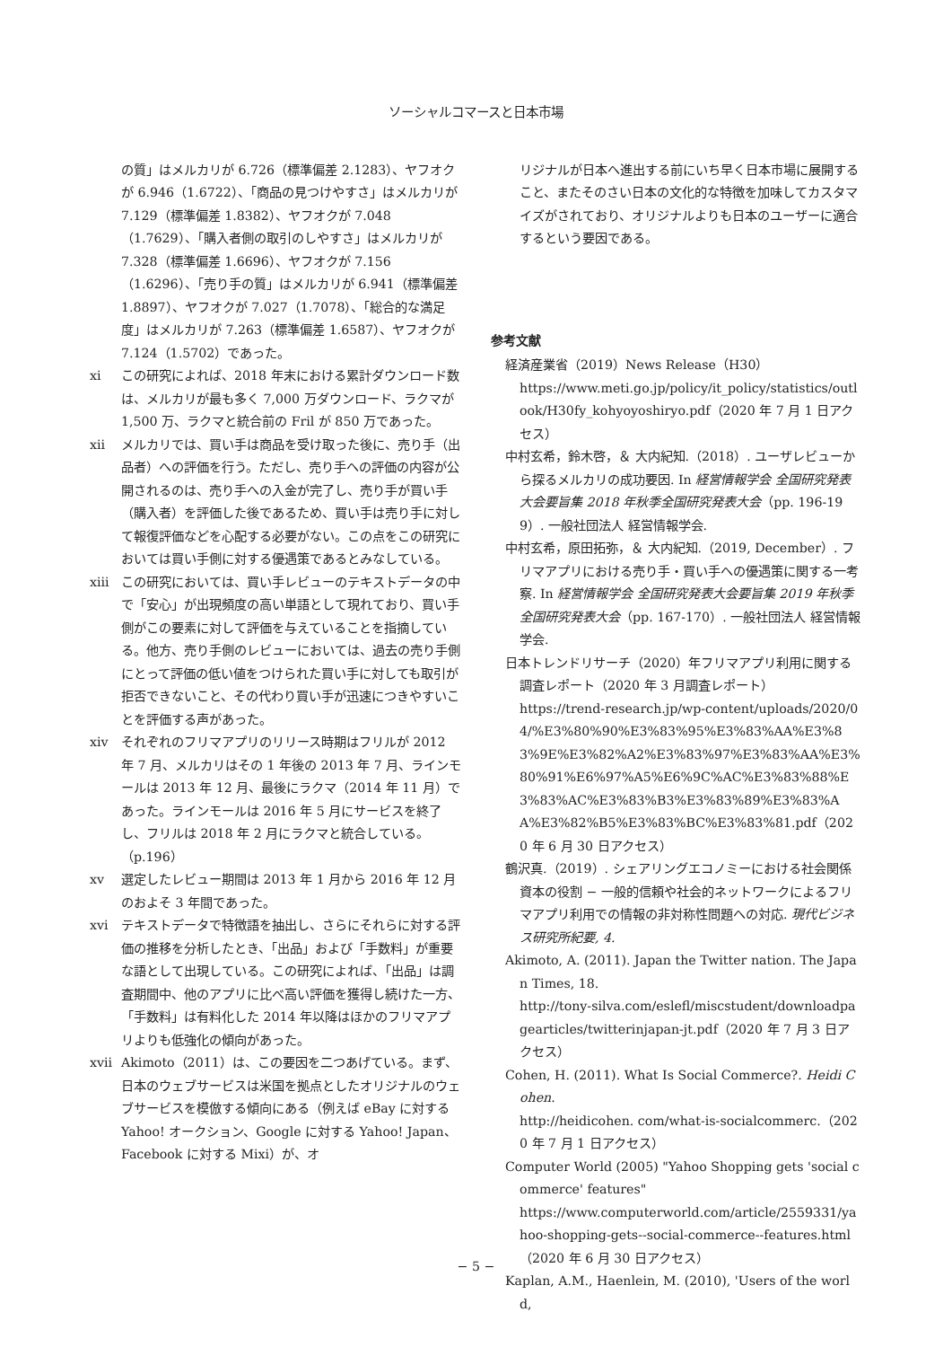ソーシャルコマースと日本市場
の質」はメルカリが 6.726（標準偏差 2.1283）、ヤフオクが 6.946（1.6722）、「商品の見つけやすさ」はメルカリが 7.129（標準偏差 1.8382）、ヤフオクが 7.048（1.7629）、「購入者側の取引のしやすさ」はメルカリが 7.328（標準偏差 1.6696）、ヤフオクが 7.156（1.6296）、「売り手の質」はメルカリが 6.941（標準偏差 1.8897）、ヤフオクが 7.027（1.7078）、「総合的な満足度」はメルカリが 7.263（標準偏差 1.6587）、ヤフオクが 7.124（1.5702）であった。
xi この研究によれば、2018 年末における累計ダウンロード数は、メルカリが最も多く 7,000 万ダウンロード、ラクマが 1,500 万、ラクマと統合前の Fril が 850 万であった。
xii メルカリでは、買い手は商品を受け取った後に、売り手（出品者）への評価を行う。ただし、売り手への評価の内容が公開されるのは、売り手への入金が完了し、売り手が買い手（購入者）を評価した後であるため、買い手は売り手に対して報復評価などを心配する必要がない。この点をこの研究においては買い手側に対する優遇策であるとみなしている。
xiii この研究においては、買い手レビューのテキストデータの中で「安心」が出現頻度の高い単語として現れており、買い手側がこの要素に対して評価を与えていることを指摘している。他方、売り手側のレビューにおいては、過去の売り手側にとって評価の低い値をつけられた買い手に対しても取引が拒否できないこと、その代わり買い手が迅速につきやすいことを評価する声があった。
xiv それぞれのフリマアプリのリリース時期はフリルが 2012 年 7 月、メルカリはその 1 年後の 2013 年 7 月、ラインモールは 2013 年 12 月、最後にラクマ（2014 年 11 月）であった。ラインモールは 2016 年 5 月にサービスを終了し、フリルは 2018 年 2 月にラクマと統合している。（p.196）
xv 選定したレビュー期間は 2013 年 1 月から 2016 年 12 月のおよそ 3 年間であった。
xvi テキストデータで特徴語を抽出し、さらにそれらに対する評価の推移を分析したとき、「出品」および「手数料」が重要な語として出現している。この研究によれば、「出品」は調査期間中、他のアプリに比べ高い評価を獲得し続けた一方、「手数料」は有料化した 2014 年以降はほかのフリマアプリよりも低強化の傾向があった。
xvii Akimoto（2011）は、この要因を二つあげている。まず、日本のウェブサービスは米国を拠点としたオリジナルのウェブサービスを模倣する傾向にある（例えば eBay に対する Yahoo! オークション、Google に対する Yahoo! Japan、Facebook に対する Mixi）が、オ
リジナルが日本へ進出する前にいち早く日本市場に展開すること、またそのさい日本の文化的な特徴を加味してカスタマイズがされており、オリジナルよりも日本のユーザーに適合するという要因である。
参考文献
経済産業省（2019）News Release（H30）
https://www.meti.go.jp/policy/it_policy/statistics/outlook/H30fy_kohyoyoshiryo.pdf（2020 年 7 月 1 日アクセス）
中村玄希，鈴木啓，＆ 大内紀知.（2018）. ユーザレビューから探るメルカリの成功要因. In 経営情報学会 全国研究発表大会要旨集 2018 年秋季全国研究発表大会（pp. 196-199）. 一般社団法人 経営情報学会.
中村玄希，原田拓弥，＆ 大内紀知.（2019, December）. フリマアプリにおける売り手・買い手への優遇策に関する一考察. In 経営情報学会 全国研究発表大会要旨集 2019 年秋季全国研究発表大会（pp. 167-170）. 一般社団法人 経営情報学会.
日本トレンドリサーチ（2020）年フリマアプリ利用に関する調査レポート（2020 年 3 月調査レポート）
https://trend-research.jp/wp-content/uploads/2020/04/%E3%80%90%E3%83%95%E3%83%AA%E3%83%9E%E3%82%A2%E3%83%97%E3%83%AA%E3%80%91%E6%97%A5%E6%9C%AC%E3%83%88%E3%83%AC%E3%83%B3%E3%83%89%E3%83%AA%E3%82%B5%E3%83%BC%E3%83%81.pdf（2020 年 6 月 30 日アクセス）
鶴沢真.（2019）. シェアリングエコノミーにおける社会関係資本の役割 − 一般的信頼や社会的ネットワークによるフリマアプリ利用での情報の非対称性問題への対応. 現代ビジネス研究所紀要, 4.
Akimoto, A. (2011). Japan the Twitter nation. The Japan Times, 18.
http://tony-silva.com/eslefl/miscstudent/downloadpagearticles/twitterinjapan-jt.pdf（2020 年 7 月 3 日アクセス）
Cohen, H. (2011). What Is Social Commerce?. Heidi Cohen.
http://heidicohen. com/what-is-socialcommerc.（2020 年 7 月 1 日アクセス）
Computer World (2005) "Yahoo Shopping gets 'social commerce' features"
https://www.computerworld.com/article/2559331/yahoo-shopping-gets--social-commerce--features.html（2020 年 6 月 30 日アクセス）
Kaplan, A.M., Haenlein, M. (2010), 'Users of the world,
− 5 −